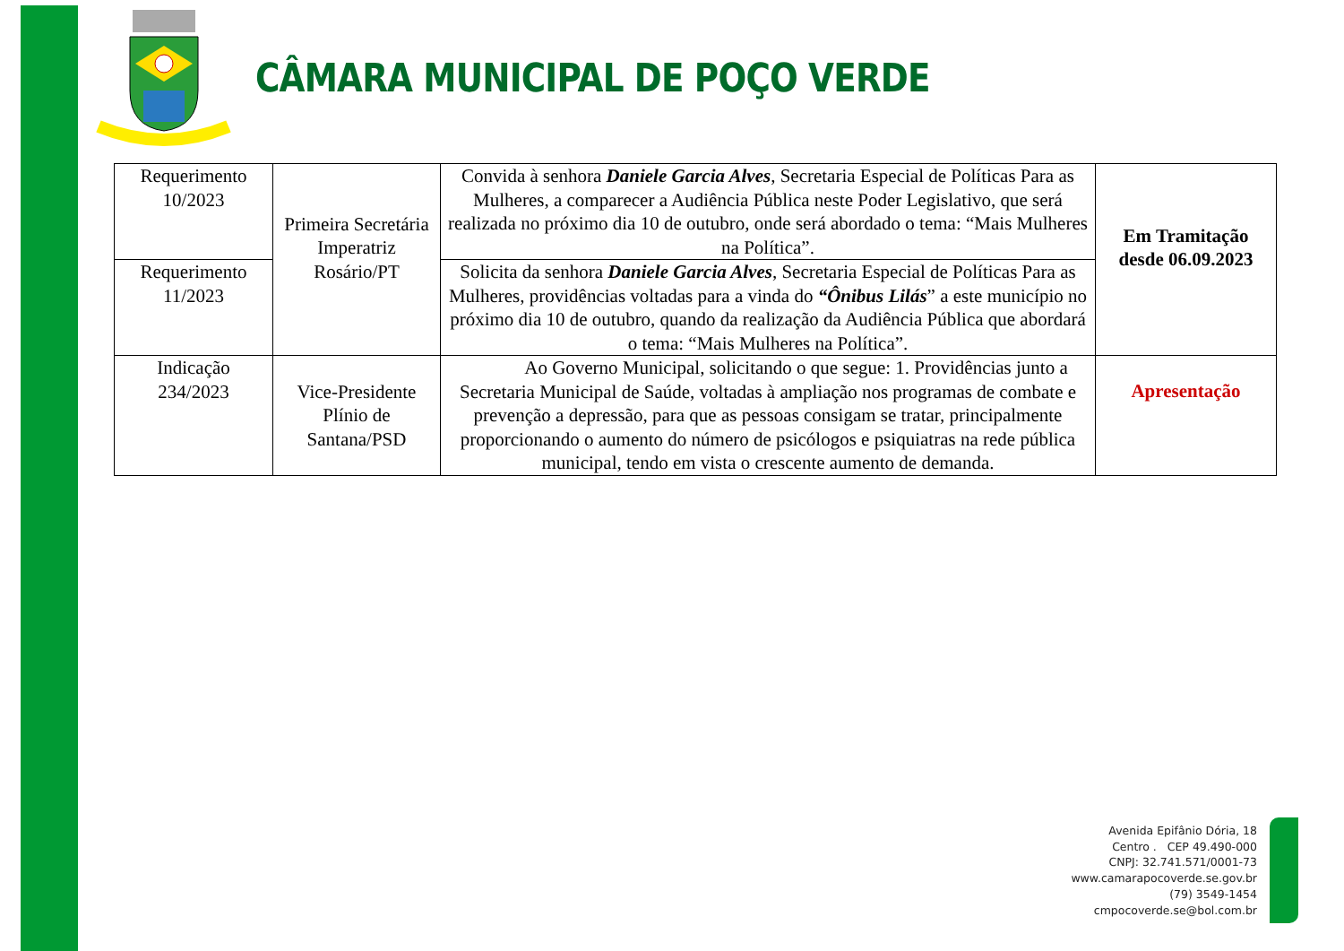CÂMARA MUNICIPAL DE POÇO VERDE
| Requerimento 10/2023 | Primeira Secretária Imperatriz Rosário/PT | Convida à senhora Daniele Garcia Alves , Secretaria Especial de Políticas Para as Mulheres, a comparecer a Audiência Pública neste Poder Legislativo, que será realizada no próximo dia 10 de outubro, onde será abordado o tema: “Mais Mulheres na Política”. | Em Tramitação desde 06.09.2023 |
| Requerimento 11/2023 | | Solicita da senhora Daniele Garcia Alves , Secretaria Especial de Políticas Para as Mulheres, providências voltadas para a vinda do “Ônibus Lilás ” a este município no próximo dia 10 de outubro, quando da realização da Audiência Pública que abordará o tema: “Mais Mulheres na Política”. | |
| Indicação 234/2023 | Vice-Presidente Plínio de Santana/PSD | Ao Governo Municipal, solicitando o que segue: 1. Providências junto a Secretaria Municipal de Saúde, voltadas à ampliação nos programas de combate e prevenção a depressão, para que as pessoas consigam se tratar, principalmente proporcionando o aumento do número de psicólogos e psiquiatras na rede pública municipal, tendo em vista o crescente aumento de demanda. | Apresentação |
Avenida Epifânio Dória, 18
Centro . CEP 49.490-000
CNPJ: 32.741.571/0001-73
www.camarapocoverde.se.gov.br
(79) 3549-1454
cmpocoverde.se@bol.com.br